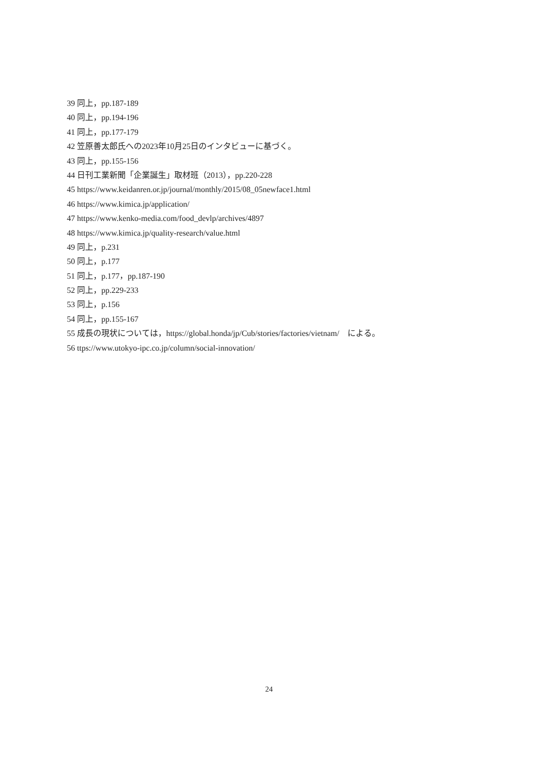39 同上，pp.187-189
40 同上，pp.194-196
41 同上，pp.177-179
42 笠原善太郎氏への2023年10月25日のインタビューに基づく。
43 同上，pp.155-156
44 日刊工業新聞「企業誕生」取材班（2013），pp.220-228
45 https://www.keidanren.or.jp/journal/monthly/2015/08_05newface1.html
46 https://www.kimica.jp/application/
47 https://www.kenko-media.com/food_devlp/archives/4897
48 https://www.kimica.jp/quality-research/value.html
49 同上，p.231
50 同上，p.177
51 同上，p.177，pp.187-190
52 同上，pp.229-233
53 同上，p.156
54 同上，pp.155-167
55 成長の現状については，https://global.honda/jp/Cub/stories/factories/vietnam/　による。
56 ttps://www.utokyo-ipc.co.jp/column/social-innovation/
24